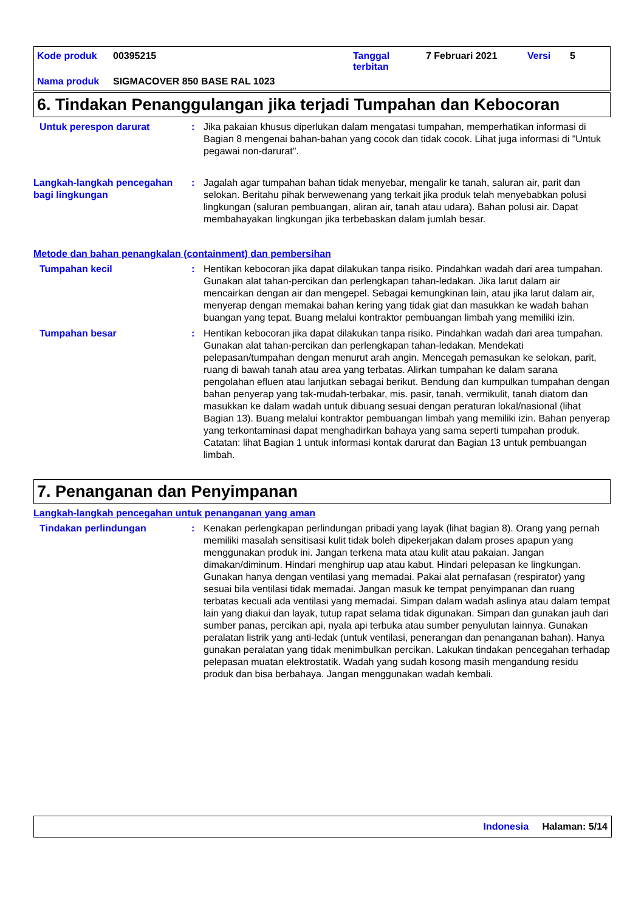Kode produk 00395215 Tanggal
terbitan 7 Februari 2021 Versi 5
Nama produk SIGMACOVER 850 BASE RAL 1023
6. Tindakan Penanggulangan jika terjadi Tumpahan dan Kebocoran
Untuk perespon darurat : Jika pakaian khusus diperlukan dalam mengatasi tumpahan, memperhatikan informasi di Bagian 8 mengenai bahan-bahan yang cocok dan tidak cocok. Lihat juga informasi di "Untuk pegawai non-darurat".
Langkah-langkah pencegahan bagi lingkungan
: Jagalah agar tumpahan bahan tidak menyebar, mengalir ke tanah, saluran air, parit dan selokan. Beritahu pihak berwewenang yang terkait jika produk telah menyebabkan polusi lingkungan (saluran pembuangan, aliran air, tanah atau udara). Bahan polusi air. Dapat membahayakan lingkungan jika terbebaskan dalam jumlah besar.
Metode dan bahan penangkalan (containment) dan pembersihan
Tumpahan kecil : Hentikan kebocoran jika dapat dilakukan tanpa risiko. Pindahkan wadah dari area tumpahan. Gunakan alat tahan-percikan dan perlengkapan tahan-ledakan. Jika larut dalam air mencairkan dengan air dan mengepel. Sebagai kemungkinan lain, atau jika larut dalam air, menyerap dengan memakai bahan kering yang tidak giat dan masukkan ke wadah bahan buangan yang tepat. Buang melalui kontraktor pembuangan limbah yang memiliki izin.
Tumpahan besar : Hentikan kebocoran jika dapat dilakukan tanpa risiko. Pindahkan wadah dari area tumpahan. Gunakan alat tahan-percikan dan perlengkapan tahan-ledakan. Mendekati pelepasan/tumpahan dengan menurut arah angin. Mencegah pemasukan ke selokan, parit, ruang di bawah tanah atau area yang terbatas. Alirkan tumpahan ke dalam sarana pengolahan efluen atau lanjutkan sebagai berikut. Bendung dan kumpulkan tumpahan dengan bahan penyerap yang tak-mudah-terbakar, mis. pasir, tanah, vermikulit, tanah diatom dan masukkan ke dalam wadah untuk dibuang sesuai dengan peraturan lokal/nasional (lihat Bagian 13). Buang melalui kontraktor pembuangan limbah yang memiliki izin. Bahan penyerap yang terkontaminasi dapat menghadirkan bahaya yang sama seperti tumpahan produk. Catatan: lihat Bagian 1 untuk informasi kontak darurat dan Bagian 13 untuk pembuangan limbah.
7. Penanganan dan Penyimpanan
Langkah-langkah pencegahan untuk penanganan yang aman
Tindakan perlindungan : Kenakan perlengkapan perlindungan pribadi yang layak (lihat bagian 8). Orang yang pernah memiliki masalah sensitisasi kulit tidak boleh dipekerjakan dalam proses apapun yang menggunakan produk ini. Jangan terkena mata atau kulit atau pakaian. Jangan dimakan/diminum. Hindari menghirup uap atau kabut. Hindari pelepasan ke lingkungan. Gunakan hanya dengan ventilasi yang memadai. Pakai alat pernafasan (respirator) yang sesuai bila ventilasi tidak memadai. Jangan masuk ke tempat penyimpanan dan ruang terbatas kecuali ada ventilasi yang memadai. Simpan dalam wadah aslinya atau dalam tempat lain yang diakui dan layak, tutup rapat selama tidak digunakan. Simpan dan gunakan jauh dari sumber panas, percikan api, nyala api terbuka atau sumber penyulutan lainnya. Gunakan peralatan listrik yang anti-ledak (untuk ventilasi, penerangan dan penanganan bahan). Hanya gunakan peralatan yang tidak menimbulkan percikan. Lakukan tindakan pencegahan terhadap pelepasan muatan elektrostatik. Wadah yang sudah kosong masih mengandung residu produk dan bisa berbahaya. Jangan menggunakan wadah kembali.
Indonesia Halaman: 5/14